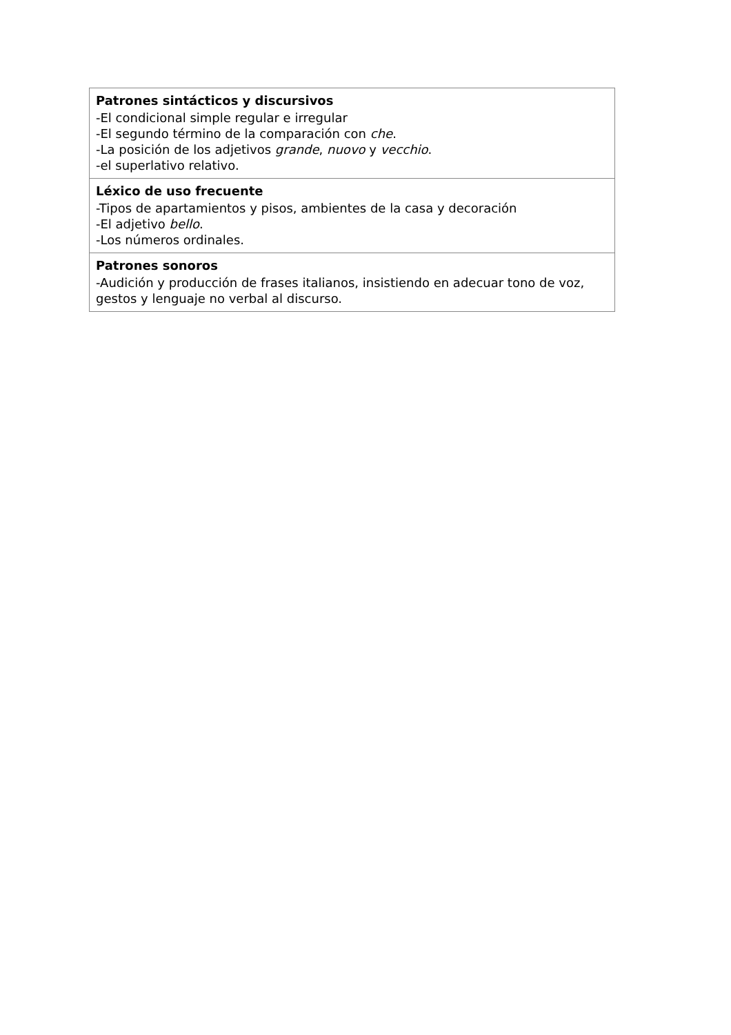| Patrones sintácticos y discursivos -El condicional simple regular e irregular -El segundo término de la comparación con che . -La posición de los adjetivos grande , nuovo y vecchio . -el superlativo relativo. |
| Léxico de uso frecuente -Tipos de apartamientos y pisos, ambientes de la casa y decoración -El adjetivo bello . -Los números ordinales. |
| Patrones sonoros -Audición y producción de frases italianos, insistiendo en adecuar tono de voz, gestos y lenguaje no verbal al discurso. |